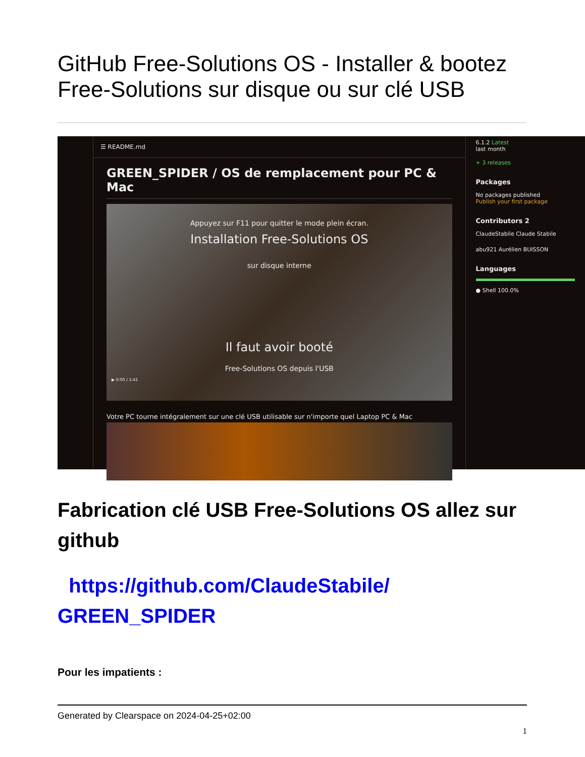GitHub Free-Solutions OS - Installer & bootez Free-Solutions sur disque ou sur clé USB
☰ README.md
GREEN_SPIDER / OS de remplacement pour PC & Mac
Appuyez sur F11 pour quitter le mode plein écran.
Installation Free-Solutions OS
sur disque interne
Il faut avoir booté
Free-Solutions OS depuis l'USB
▶ 0:00 / 1:41
Votre PC tourne intégralement sur une clé USB utilisable sur n'importe quel Laptop PC & Mac
6.1.2 Latest
last month
+ 3 releases
Packages
No packages published
Publish your first package
Contributors 2
ClaudeStabile Claude Stabile
abu921 Aurélien BUISSON
Languages
● Shell 100.0%
Fabrication clé USB Free-Solutions OS allez sur github
https://github.com/ClaudeStabile/ GREEN_SPIDER
Pour les impatients :
Generated by Clearspace on 2024-04-25+02:00
1